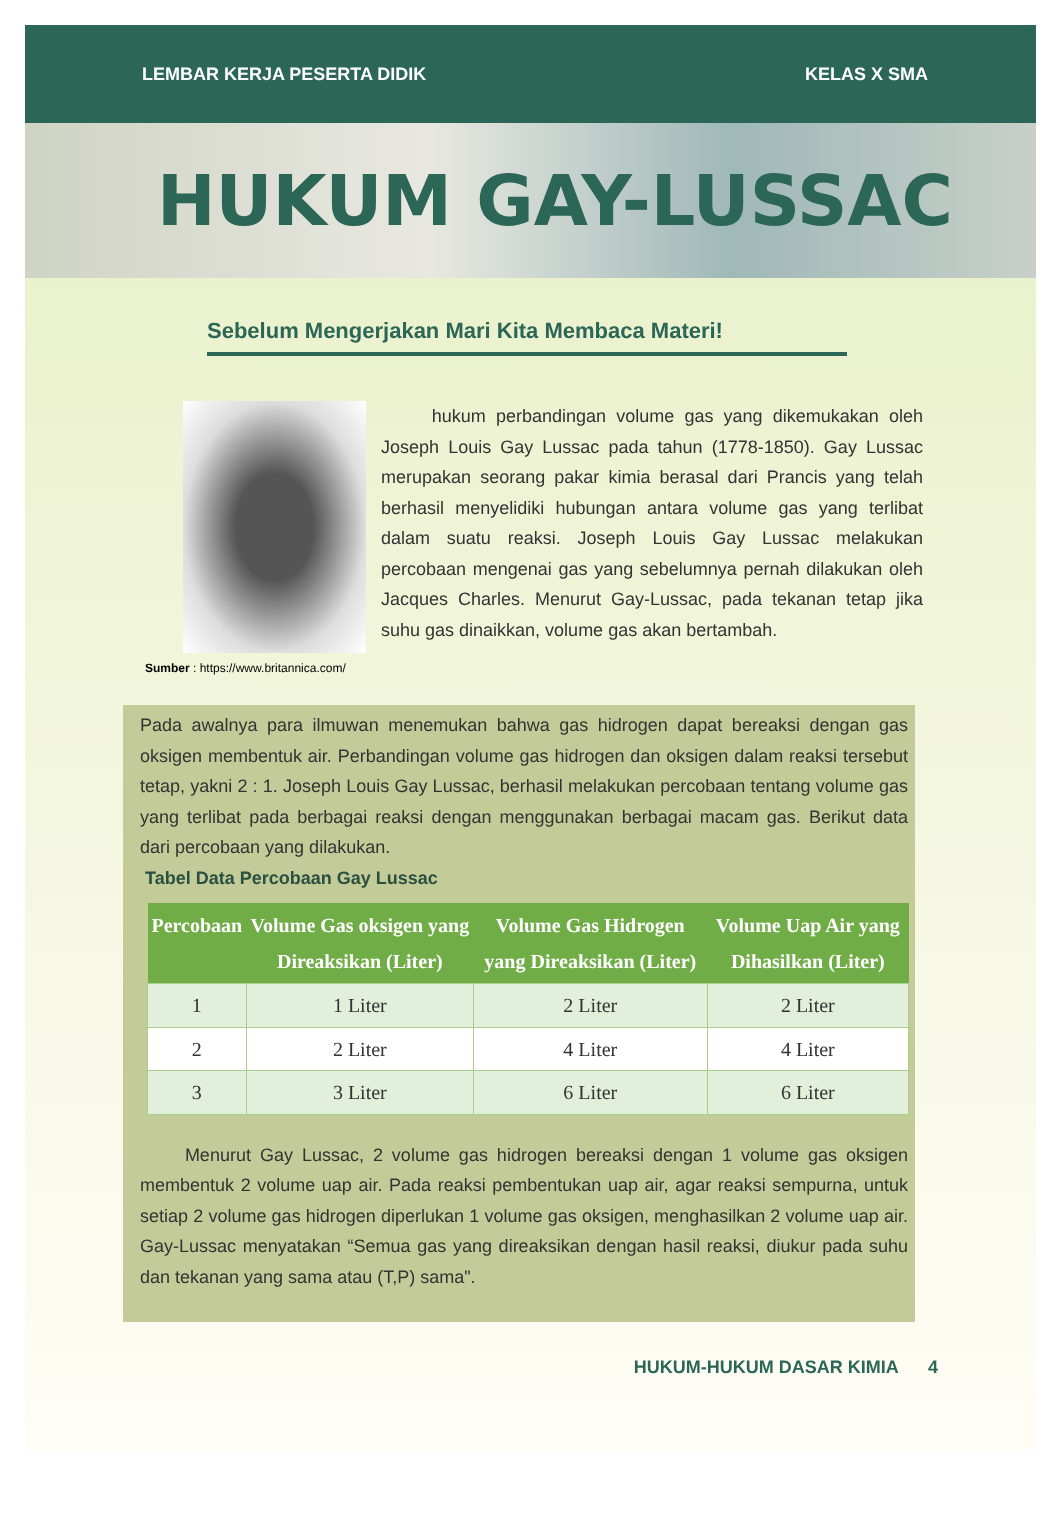LEMBAR KERJA PESERTA DIDIK KELAS X SMA
HUKUM GAY-LUSSAC
Sebelum Mengerjakan Mari Kita Membaca Materi!
Sumber : https://www.britannica.com/
hukum perbandingan volume gas yang dikemukakan oleh Joseph Louis Gay Lussac pada tahun (1778-1850). Gay Lussac merupakan seorang pakar kimia berasal dari Prancis yang telah berhasil menyelidiki hubungan antara volume gas yang terlibat dalam suatu reaksi. Joseph Louis Gay Lussac melakukan percobaan mengenai gas yang sebelumnya pernah dilakukan oleh Jacques Charles. Menurut Gay-Lussac, pada tekanan tetap jika suhu gas dinaikkan, volume gas akan bertambah.
Pada awalnya para ilmuwan menemukan bahwa gas hidrogen dapat bereaksi dengan gas oksigen membentuk air. Perbandingan volume gas hidrogen dan oksigen dalam reaksi tersebut tetap, yakni 2 : 1. Joseph Louis Gay Lussac, berhasil melakukan percobaan tentang volume gas yang terlibat pada berbagai reaksi dengan menggunakan berbagai macam gas. Berikut data dari percobaan yang dilakukan.
Tabel Data Percobaan Gay Lussac
| Percobaan | Volume Gas oksigen yang Direaksikan (Liter) | Volume Gas Hidrogen yang Direaksikan (Liter) | Volume Uap Air yang Dihasilkan (Liter) |
| --- | --- | --- | --- |
| 1 | 1 Liter | 2 Liter | 2 Liter |
| 2 | 2 Liter | 4 Liter | 4 Liter |
| 3 | 3 Liter | 6 Liter | 6 Liter |
Menurut Gay Lussac, 2 volume gas hidrogen bereaksi dengan 1 volume gas oksigen membentuk 2 volume uap air. Pada reaksi pembentukan uap air, agar reaksi sempurna, untuk setiap 2 volume gas hidrogen diperlukan 1 volume gas oksigen, menghasilkan 2 volume uap air. Gay-Lussac menyatakan “Semua gas yang direaksikan dengan hasil reaksi, diukur pada suhu dan tekanan yang sama atau (T,P) sama".
HUKUM-HUKUM DASAR KIMIA 4